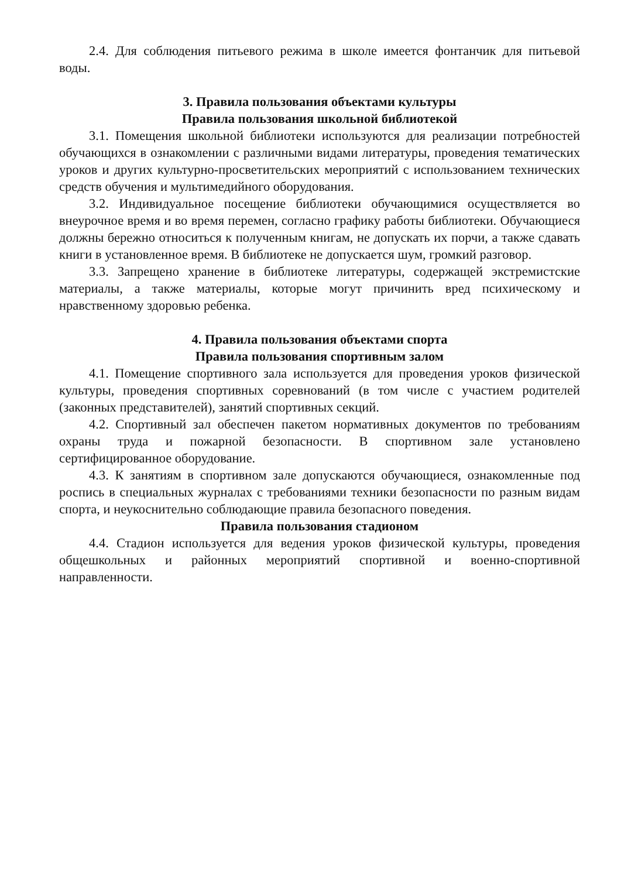2.4. Для соблюдения питьевого режима в школе имеется фонтанчик для питьевой воды.
3. Правила пользования объектами культуры
Правила пользования школьной библиотекой
3.1. Помещения школьной библиотеки используются для реализации потребностей обучающихся в ознакомлении с различными видами литературы, проведения тематических уроков и других культурно-просветительских мероприятий с использованием технических средств обучения и мультимедийного оборудования.
3.2. Индивидуальное посещение библиотеки обучающимися осуществляется во внеурочное время и во время перемен, согласно графику работы библиотеки. Обучающиеся должны бережно относиться к полученным книгам, не допускать их порчи, а также сдавать книги в установленное время. В библиотеке не допускается шум, громкий разговор.
3.3. Запрещено хранение в библиотеке литературы, содержащей экстремистские материалы, а также материалы, которые могут причинить вред психическому и нравственному здоровью ребенка.
4. Правила пользования объектами спорта
Правила пользования спортивным залом
4.1. Помещение спортивного зала используется для проведения уроков физической культуры, проведения спортивных соревнований (в том числе с участием родителей (законных представителей), занятий спортивных секций.
4.2. Спортивный зал обеспечен пакетом нормативных документов по требованиям охраны труда и пожарной безопасности. В спортивном зале установлено сертифицированное оборудование.
4.3. К занятиям в спортивном зале допускаются обучающиеся, ознакомленные под роспись в специальных журналах с требованиями техники безопасности по разным видам спорта, и неукоснительно соблюдающие правила безопасного поведения.
Правила пользования стадионом
4.4. Стадион используется для ведения уроков физической культуры, проведения общешкольных и районных мероприятий спортивной и военно-спортивной направленности.